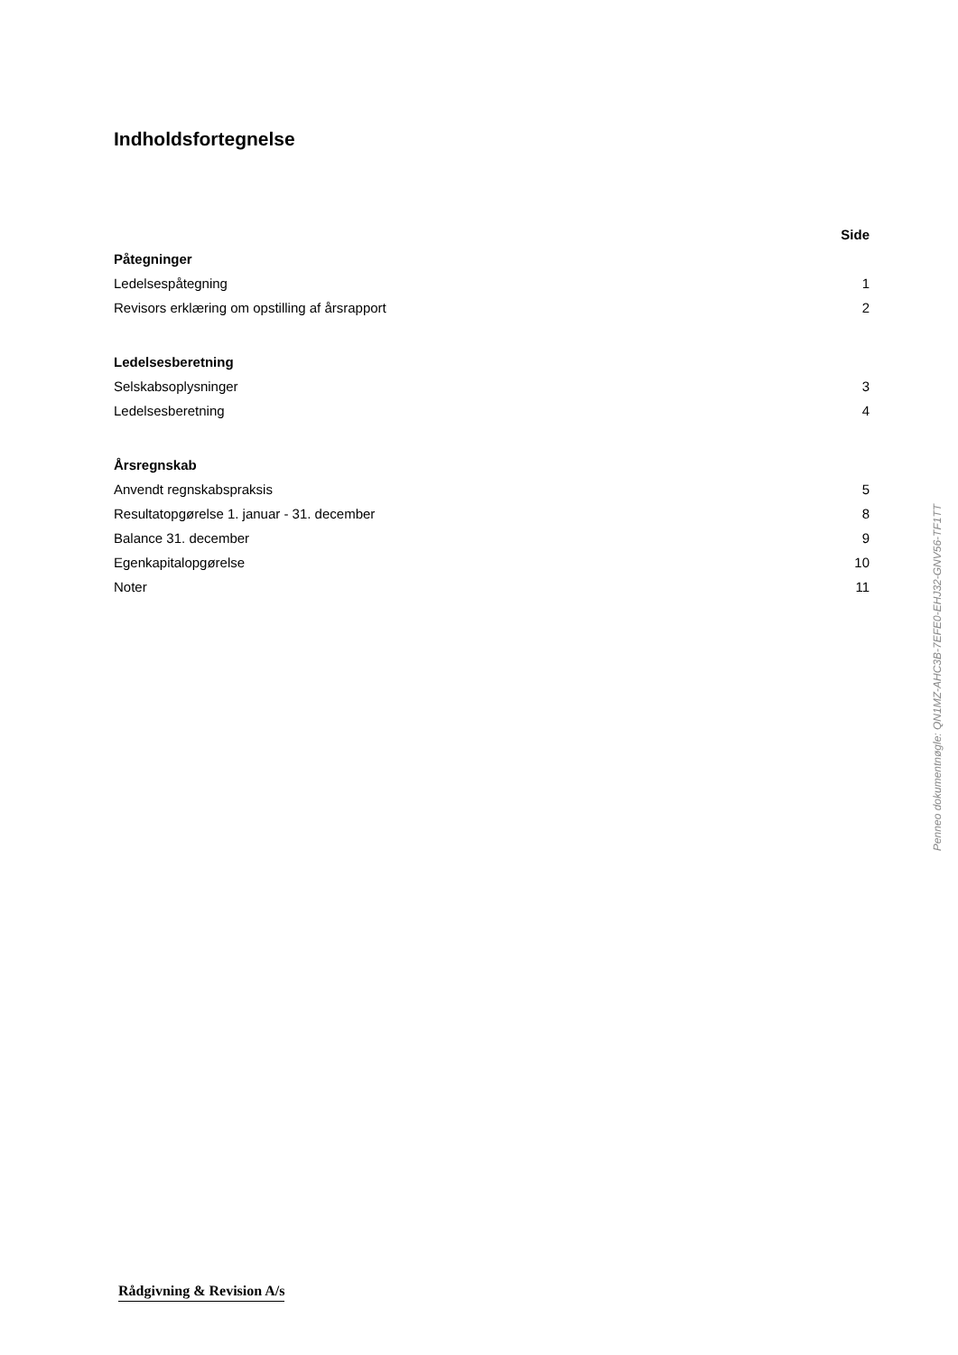Indholdsfortegnelse
| | Side |
| Påtegninger | |
| Ledelsespåtegning | 1 |
| Revisors erklæring om opstilling af årsrapport | 2 |
| Ledelsesberetning | |
| Selskabsoplysninger | 3 |
| Ledelsesberetning | 4 |
| Årsregnskab | |
| Anvendt regnskabspraksis | 5 |
| Resultatopgørelse 1. januar - 31. december | 8 |
| Balance 31. december | 9 |
| Egenkapitalopgørelse | 10 |
| Noter | 11 |
Penneo dokumentnøgle: QN1MZ-AHC3B-7EFE0-EHJ32-GNV56-TF1TT
Rådgivning & Revision A/s